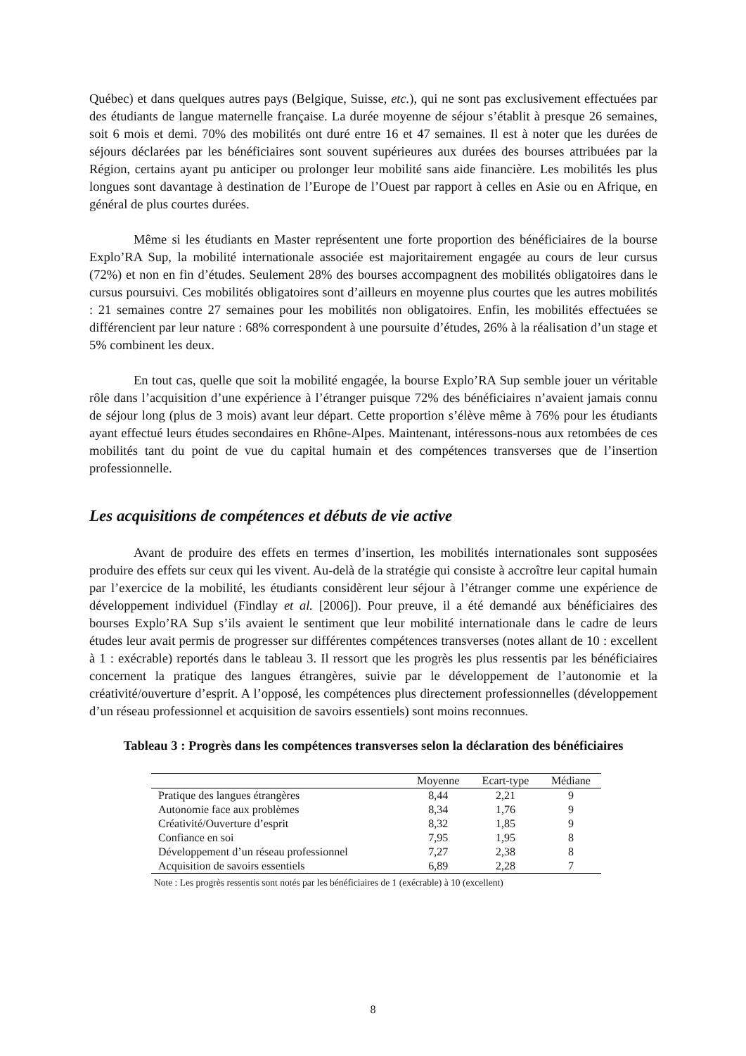Québec) et dans quelques autres pays (Belgique, Suisse, etc.), qui ne sont pas exclusivement effectuées par des étudiants de langue maternelle française. La durée moyenne de séjour s’établit à presque 26 semaines, soit 6 mois et demi. 70% des mobilités ont duré entre 16 et 47 semaines. Il est à noter que les durées de séjours déclarées par les bénéficiaires sont souvent supérieures aux durées des bourses attribuées par la Région, certains ayant pu anticiper ou prolonger leur mobilité sans aide financière. Les mobilités les plus longues sont davantage à destination de l’Europe de l’Ouest par rapport à celles en Asie ou en Afrique, en général de plus courtes durées.
Même si les étudiants en Master représentent une forte proportion des bénéficiaires de la bourse Explo’RA Sup, la mobilité internationale associée est majoritairement engagée au cours de leur cursus (72%) et non en fin d’études. Seulement 28% des bourses accompagnent des mobilités obligatoires dans le cursus poursuivi. Ces mobilités obligatoires sont d’ailleurs en moyenne plus courtes que les autres mobilités : 21 semaines contre 27 semaines pour les mobilités non obligatoires. Enfin, les mobilités effectuées se différencient par leur nature : 68% correspondent à une poursuite d’études, 26% à la réalisation d’un stage et 5% combinent les deux.
En tout cas, quelle que soit la mobilité engagée, la bourse Explo’RA Sup semble jouer un véritable rôle dans l’acquisition d’une expérience à l’étranger puisque 72% des bénéficiaires n’avaient jamais connu de séjour long (plus de 3 mois) avant leur départ. Cette proportion s’élève même à 76% pour les étudiants ayant effectué leurs études secondaires en Rhône-Alpes. Maintenant, intéressons-nous aux retombées de ces mobilités tant du point de vue du capital humain et des compétences transverses que de l’insertion professionnelle.
Les acquisitions de compétences et débuts de vie active
Avant de produire des effets en termes d’insertion, les mobilités internationales sont supposées produire des effets sur ceux qui les vivent. Au-delà de la stratégie qui consiste à accroître leur capital humain par l’exercice de la mobilité, les étudiants considèrent leur séjour à l’étranger comme une expérience de développement individuel (Findlay et al. [2006]). Pour preuve, il a été demandé aux bénéficiaires des bourses Explo’RA Sup s’ils avaient le sentiment que leur mobilité internationale dans le cadre de leurs études leur avait permis de progresser sur différentes compétences transverses (notes allant de 10 : excellent à 1 : exécrable) reportés dans le tableau 3. Il ressort que les progrès les plus ressentis par les bénéficiaires concernent la pratique des langues étrangères, suivie par le développement de l’autonomie et la créativité/ouverture d’esprit. A l’opposé, les compétences plus directement professionnelles (développement d’un réseau professionnel et acquisition de savoirs essentiels) sont moins reconnues.
Tableau 3 : Progrès dans les compétences transverses selon la déclaration des bénéficiaires
| | Moyenne | Ecart-type | Médiane |
| --- | --- | --- | --- |
| Pratique des langues étrangères | 8,44 | 2,21 | 9 |
| Autonomie face aux problèmes | 8,34 | 1,76 | 9 |
| Créativité/Ouverture d’esprit | 8,32 | 1,85 | 9 |
| Confiance en soi | 7,95 | 1,95 | 8 |
| Développement d’un réseau professionnel | 7,27 | 2,38 | 8 |
| Acquisition de savoirs essentiels | 6,89 | 2,28 | 7 |
Note : Les progrès ressentis sont notés par les bénéficiaires de 1 (exécrable) à 10 (excellent)
8